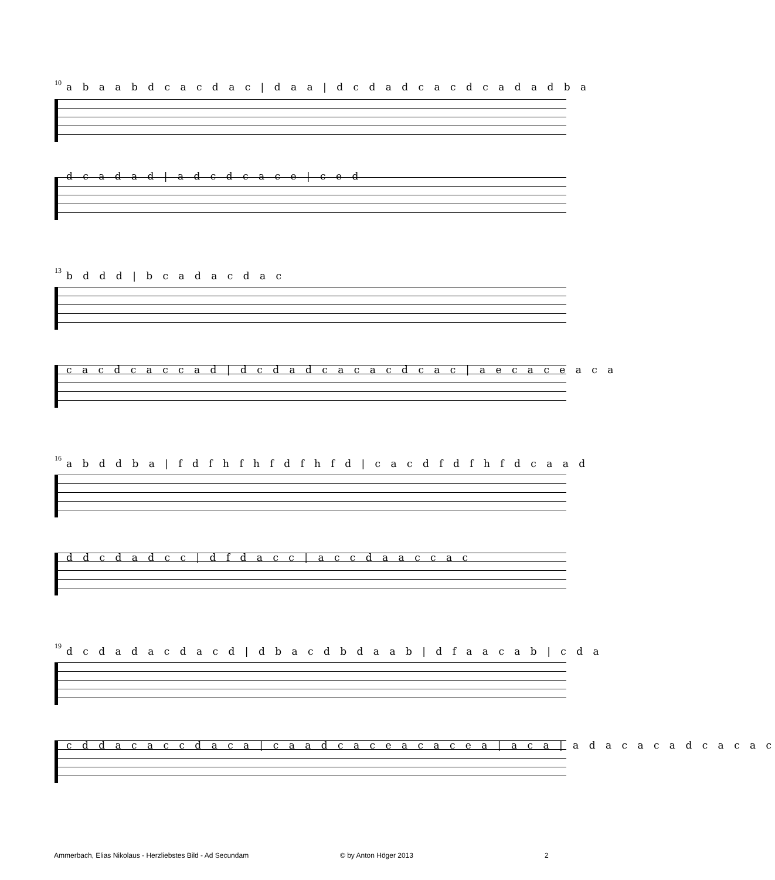10
a b a a b d c a c d a c | d a a | d c d a d c a c d c a d a d b a
d c a d a d | a d c d c a c e | c e d
13
b d d d | b c a d a c d a c
c a c d c a c c a d | d c d a d c a c a c d c a c | a e c a c e a c a
16
a b d d b a | f d f h f h f d f h f d | c a c d f d f h f d c a a d
d d c d a d c c | d f d a c c | a c c d a a c c a c
19
d c d a d a c d a c d | d b a c d b d a a b | d f a a c a b | c d a
c d d a c a c c d a c a | c a a d c a c e a c a c e a | a c a | a d a c a c a d c a c a c
Ammerbach, Elias Nikolaus - Herzliebstes Bild - Ad Secundam
© by Anton Höger 2013 2